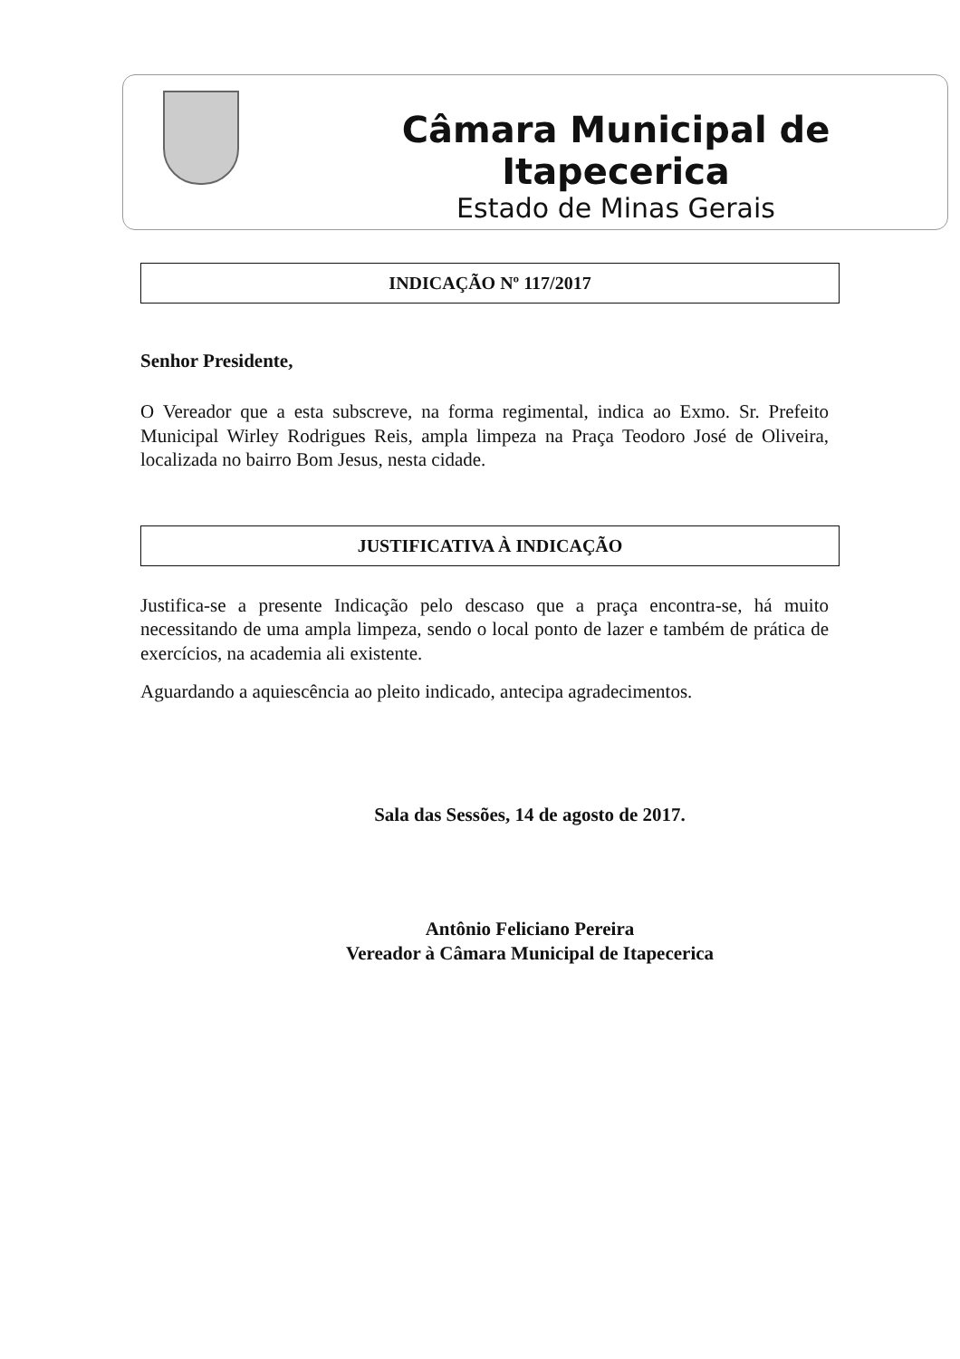Câmara Municipal de Itapecerica
Estado de Minas Gerais
INDICAÇÃO Nº 117/2017
Senhor Presidente,
O Vereador que a esta subscreve, na forma regimental, indica ao Exmo. Sr. Prefeito Municipal Wirley Rodrigues Reis, ampla limpeza na Praça Teodoro José de Oliveira, localizada no bairro Bom Jesus, nesta cidade.
JUSTIFICATIVA À INDICAÇÃO
Justifica-se a presente Indicação pelo descaso que a praça encontra-se, há muito necessitando de uma ampla limpeza, sendo o local ponto de lazer e também de prática de exercícios, na academia ali existente.
Aguardando a aquiescência ao pleito indicado, antecipa agradecimentos.
Sala das Sessões, 14 de agosto de 2017.
Antônio Feliciano Pereira
Vereador à Câmara Municipal de Itapecerica